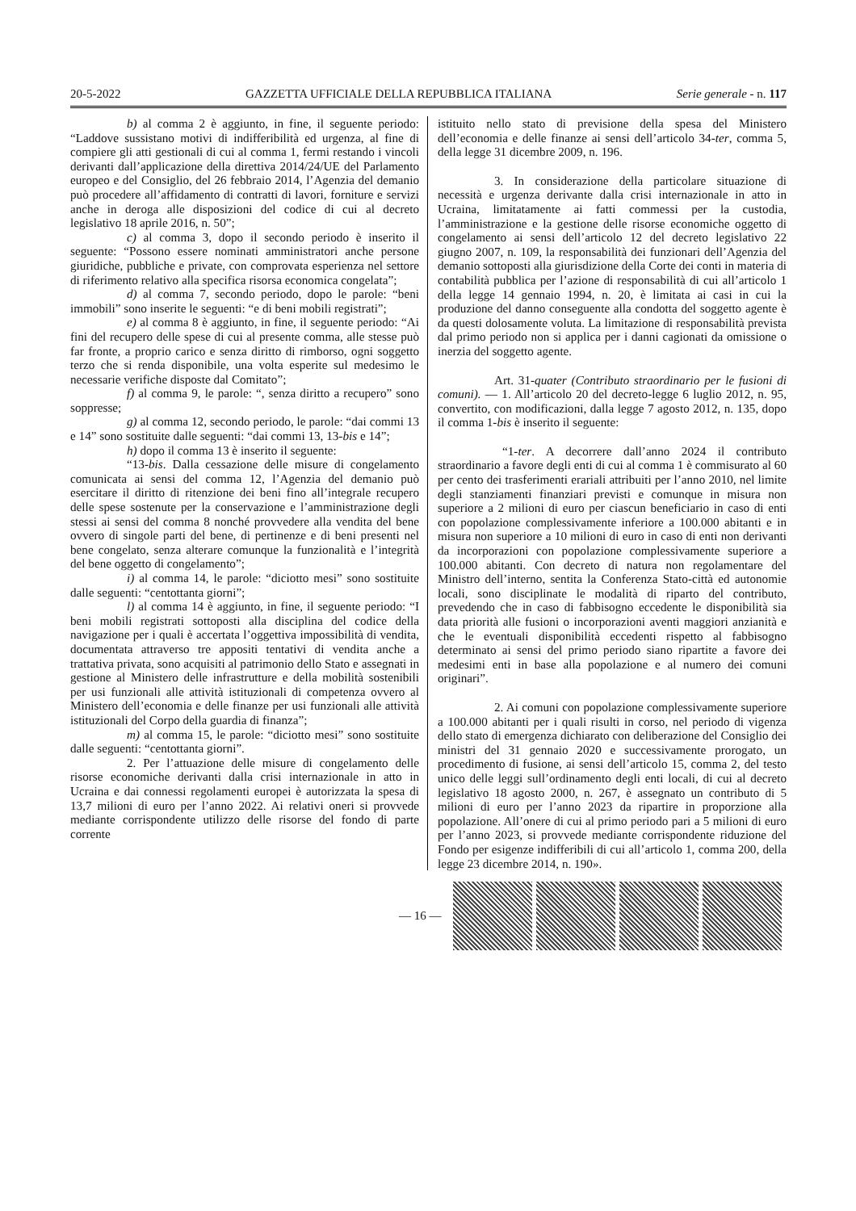20-5-2022 GAZZETTA UFFICIALE DELLA REPUBBLICA ITALIANA Serie generale - n. 117
b) al comma 2 è aggiunto, in fine, il seguente periodo: “Laddove sussistano motivi di indifferibilità ed urgenza, al fine di compiere gli atti gestionali di cui al comma 1, fermi restando i vincoli derivanti dall’applicazione della direttiva 2014/24/UE del Parlamento europeo e del Consiglio, del 26 febbraio 2014, l’Agenzia del demanio può procedere all’affidamento di contratti di lavori, forniture e servizi anche in deroga alle disposizioni del codice di cui al decreto legislativo 18 aprile 2016, n. 50”;
c) al comma 3, dopo il secondo periodo è inserito il seguente: “Possono essere nominati amministratori anche persone giuridiche, pubbliche e private, con comprovata esperienza nel settore di riferimento relativo alla specifica risorsa economica congelata”;
d) al comma 7, secondo periodo, dopo le parole: “beni immobili” sono inserite le seguenti: “e di beni mobili registrati”;
e) al comma 8 è aggiunto, in fine, il seguente periodo: “Ai fini del recupero delle spese di cui al presente comma, alle stesse può far fronte, a proprio carico e senza diritto di rimborso, ogni soggetto terzo che si renda disponibile, una volta esperite sul medesimo le necessarie verifiche disposte dal Comitato”;
f) al comma 9, le parole: “, senza diritto a recupero” sono soppresse;
g) al comma 12, secondo periodo, le parole: “dai commi 13 e 14” sono sostituite dalle seguenti: “dai commi 13, 13-bis e 14”;
h) dopo il comma 13 è inserito il seguente:
“13-bis. Dalla cessazione delle misure di congelamento comunicata ai sensi del comma 12, l’Agenzia del demanio può esercitare il diritto di ritenzione dei beni fino all’integrale recupero delle spese sostenute per la conservazione e l’amministrazione degli stessi ai sensi del comma 8 nonché provvedere alla vendita del bene ovvero di singole parti del bene, di pertinenze e di beni presenti nel bene congelato, senza alterare comunque la funzionalità e l’integrità del bene oggetto di congelamento”;
i) al comma 14, le parole: “diciotto mesi” sono sostituite dalle seguenti: “centottanta giorni”;
l) al comma 14 è aggiunto, in fine, il seguente periodo: “I beni mobili registrati sottoposti alla disciplina del codice della navigazione per i quali è accertata l’oggettiva impossibilità di vendita, documentata attraverso tre appositi tentativi di vendita anche a trattativa privata, sono acquisiti al patrimonio dello Stato e assegnati in gestione al Ministero delle infrastrutture e della mobilità sostenibili per usi funzionali alle attività istituzionali di competenza ovvero al Ministero dell’economia e delle finanze per usi funzionali alle attività istituzionali del Corpo della guardia di finanza”;
m) al comma 15, le parole: “diciotto mesi” sono sostituite dalle seguenti: “centottanta giorni”.
2. Per l’attuazione delle misure di congelamento delle risorse economiche derivanti dalla crisi internazionale in atto in Ucraina e dai connessi regolamenti europei è autorizzata la spesa di 13,7 milioni di euro per l’anno 2022. Ai relativi oneri si provvede mediante corrispondente utilizzo delle risorse del fondo di parte corrente
istituito nello stato di previsione della spesa del Ministero dell’economia e delle finanze ai sensi dell’articolo 34-ter, comma 5, della legge 31 dicembre 2009, n. 196.
3. In considerazione della particolare situazione di necessità e urgenza derivante dalla crisi internazionale in atto in Ucraina, limitatamente ai fatti commessi per la custodia, l’amministrazione e la gestione delle risorse economiche oggetto di congelamento ai sensi dell’articolo 12 del decreto legislativo 22 giugno 2007, n. 109, la responsabilità dei funzionari dell’Agenzia del demanio sottoposti alla giurisdizione della Corte dei conti in materia di contabilità pubblica per l’azione di responsabilità di cui all’articolo 1 della legge 14 gennaio 1994, n. 20, è limitata ai casi in cui la produzione del danno conseguente alla condotta del soggetto agente è da questi dolosamente voluta. La limitazione di responsabilità prevista dal primo periodo non si applica per i danni cagionati da omissione o inerzia del soggetto agente.
Art. 31-quater (Contributo straordinario per le fusioni di comuni). — 1. All’articolo 20 del decreto-legge 6 luglio 2012, n. 95, convertito, con modificazioni, dalla legge 7 agosto 2012, n. 135, dopo il comma 1-bis è inserito il seguente:
“1-ter. A decorrere dall’anno 2024 il contributo straordinario a favore degli enti di cui al comma 1 è commisurato al 60 per cento dei trasferimenti erariali attribuiti per l’anno 2010, nel limite degli stanziamenti finanziari previsti e comunque in misura non superiore a 2 milioni di euro per ciascun beneficiario in caso di enti con popolazione complessivamente inferiore a 100.000 abitanti e in misura non superiore a 10 milioni di euro in caso di enti non derivanti da incorporazioni con popolazione complessivamente superiore a 100.000 abitanti. Con decreto di natura non regolamentare del Ministro dell’interno, sentita la Conferenza Stato-città ed autonomie locali, sono disciplinate le modalità di riparto del contributo, prevedendo che in caso di fabbisogno eccedente le disponibilità sia data priorità alle fusioni o incorporazioni aventi maggiori anzianità e che le eventuali disponibilità eccedenti rispetto al fabbisogno determinato ai sensi del primo periodo siano ripartite a favore dei medesimi enti in base alla popolazione e al numero dei comuni originari”.
2. Ai comuni con popolazione complessivamente superiore a 100.000 abitanti per i quali risulti in corso, nel periodo di vigenza dello stato di emergenza dichiarato con deliberazione del Consiglio dei ministri del 31 gennaio 2020 e successivamente prorogato, un procedimento di fusione, ai sensi dell’articolo 15, comma 2, del testo unico delle leggi sull’ordinamento degli enti locali, di cui al decreto legislativo 18 agosto 2000, n. 267, è assegnato un contributo di 5 milioni di euro per l’anno 2023 da ripartire in proporzione alla popolazione. All’onere di cui al primo periodo pari a 5 milioni di euro per l’anno 2023, si provvede mediante corrispondente riduzione del Fondo per esigenze indifferibili di cui all’articolo 1, comma 200, della legge 23 dicembre 2014, n. 190».
— 16 —